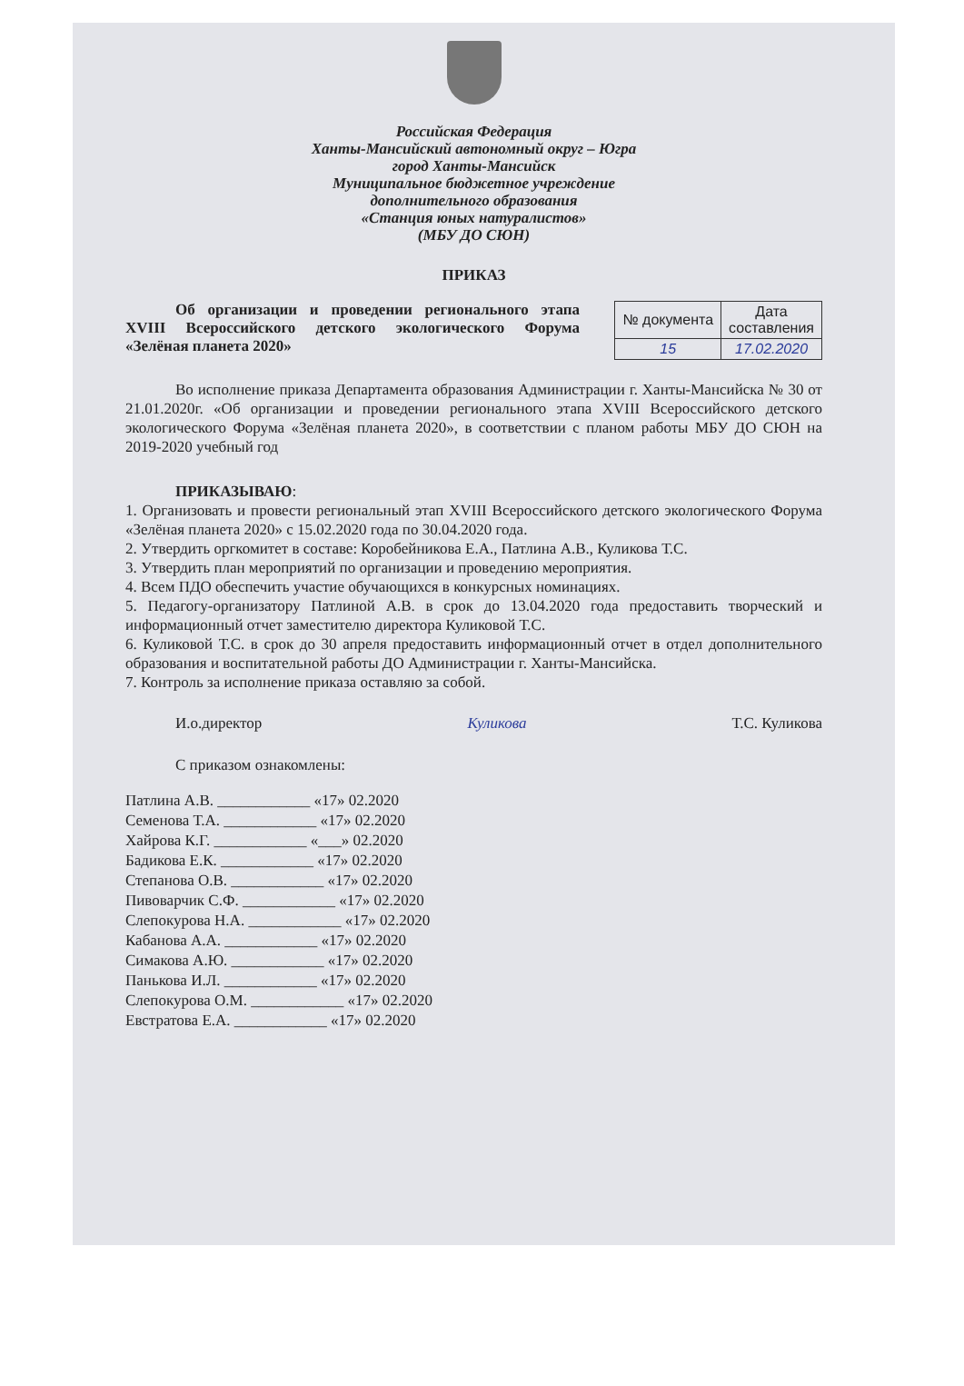Российская Федерация
Ханты-Мансийский автономный округ – Югра
город Ханты-Мансийск
Муниципальное бюджетное учреждение
дополнительного образования
«Станция юных натуралистов»
(МБУ ДО СЮН)
ПРИКАЗ
Об организации и проведении регионального этапа XVIII Всероссийского детского экологического Форума «Зелёная планета 2020»
| № документа | Дата составления |
| --- | --- |
| 15 | 17.02.2020 |
Во исполнение приказа Департамента образования Администрации г. Ханты-Мансийска № 30 от 21.01.2020г. «Об организации и проведении регионального этапа XVIII Всероссийского детского экологического Форума «Зелёная планета 2020», в соответствии с планом работы МБУ ДО СЮН на 2019-2020 учебный год
ПРИКАЗЫВАЮ:
1. Организовать и провести региональный этап XVIII Всероссийского детского экологического Форума «Зелёная планета 2020» с 15.02.2020 года по 30.04.2020 года.
2. Утвердить оргкомитет в составе: Коробейникова Е.А., Патлина А.В., Куликова Т.С.
3. Утвердить план мероприятий по организации и проведению мероприятия.
4. Всем ПДО обеспечить участие обучающихся в конкурсных номинациях.
5. Педагогу-организатору Патлиной А.В. в срок до 13.04.2020 года предоставить творческий и информационный отчет заместителю директора Куликовой Т.С.
6. Куликовой Т.С. в срок до 30 апреля предоставить информационный отчет в отдел дополнительного образования и воспитательной работы ДО Администрации г. Ханты-Мансийска.
7. Контроль за исполнение приказа оставляю за собой.
И.о.директор Куликова Т.С. Куликова
С приказом ознакомлены:
Патлина А.В. ____________ «17» 02.2020
Семенова Т.А. ____________ «17» 02.2020
Хайрова К.Г. ____________ «___» 02.2020
Бадикова Е.К. ____________ «17» 02.2020
Степанова О.В. ____________ «17» 02.2020
Пивоварчик С.Ф. ____________ «17» 02.2020
Слепокурова Н.А. ____________ «17» 02.2020
Кабанова А.А. ____________ «17» 02.2020
Симакова А.Ю. ____________ «17» 02.2020
Панькова И.Л. ____________ «17» 02.2020
Слепокурова О.М. ____________ «17» 02.2020
Евстратова Е.А. ____________ «17» 02.2020